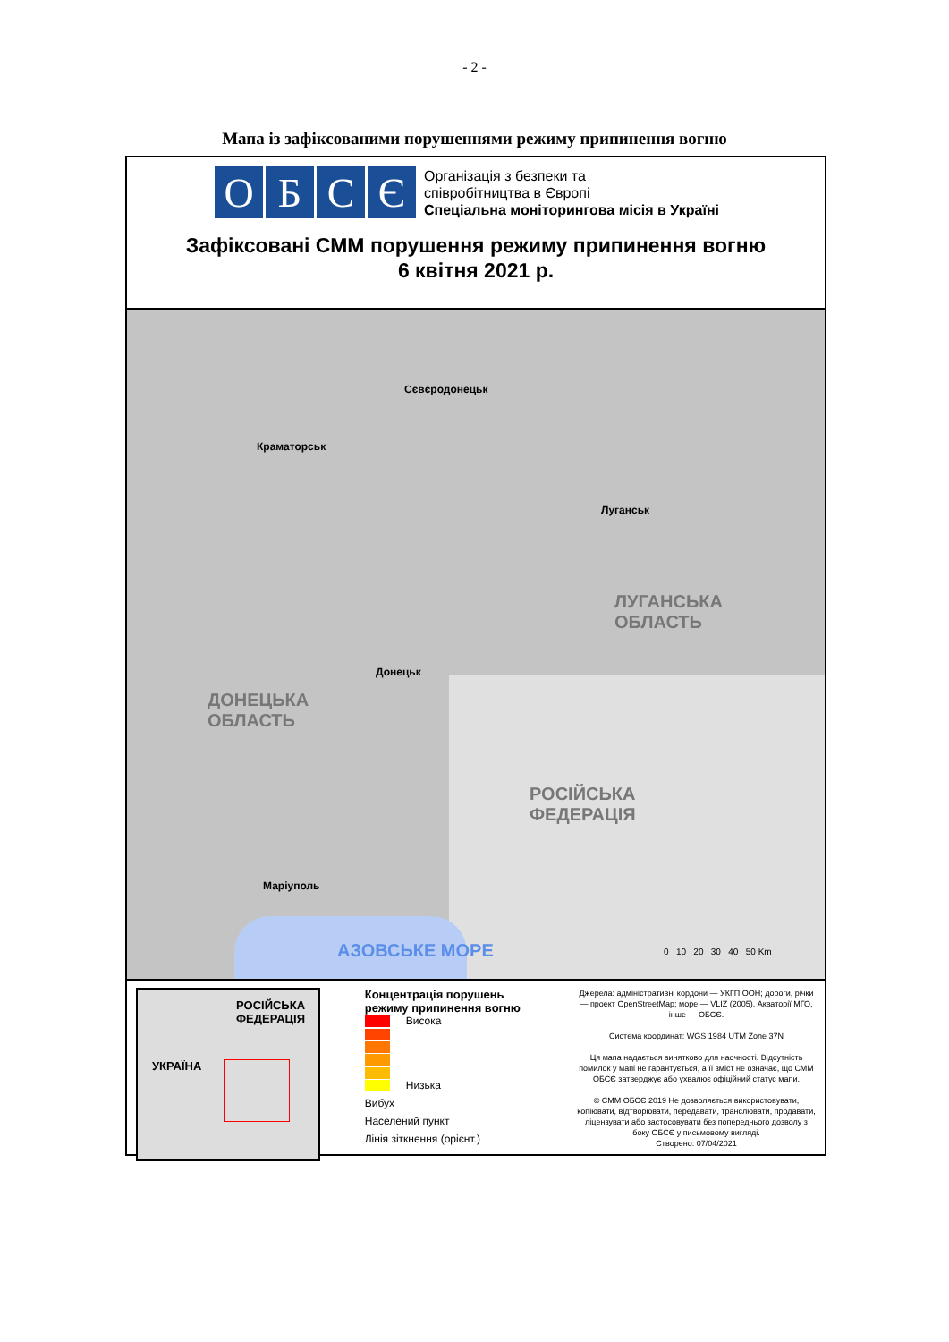- 2 -
Мапа із зафіксованими порушеннями режиму припинення вогню
О Б С Є
Організація з безпеки та
співробітництва в Європі
Спеціальна моніторингова місія в Україні
Зафіксовані СММ порушення режиму припинення вогню
6 квітня 2021 р.
Сєвєродонецьк
Краматорськ
Луганськ
ЛУГАНСЬКА
ОБЛАСТЬ
Донецьк
ДОНЕЦЬКА
ОБЛАСТЬ
РОСІЙСЬКА
ФЕДЕРАЦІЯ
Маріуполь
АЗОВСЬКЕ МОРЕ 0 10 20 30 40 50 Km
РОСІЙСЬКА
ФЕДЕРАЦІЯ
УКРАЇНА
Концентрація порушень
режиму припинення вогню
Висока
Низька
Вибух
Населений пункт
Лінія зіткнення (орієнт.)
Джерела: адміністративні кордони — УКГП ООН; дороги, річки — проект OpenStreetMap; море — VLIZ (2005). Акваторії МГО, інше — ОБСЄ.
Система координат: WGS 1984 UTM Zone 37N
Ця мапа надається винятково для наочності. Відсутність помилок у мапі не гарантується, а її зміст не означає, що СММ ОБСЄ затверджує або ухвалює офіційний статус мапи.
© СММ ОБСЄ 2019 Не дозволяється використовувати, копіювати, відтворювати, передавати, транслювати, продавати, ліцензувати або застосовувати без попереднього дозволу з боку ОБСЄ у письмовому вигляді.
Створено: 07/04/2021